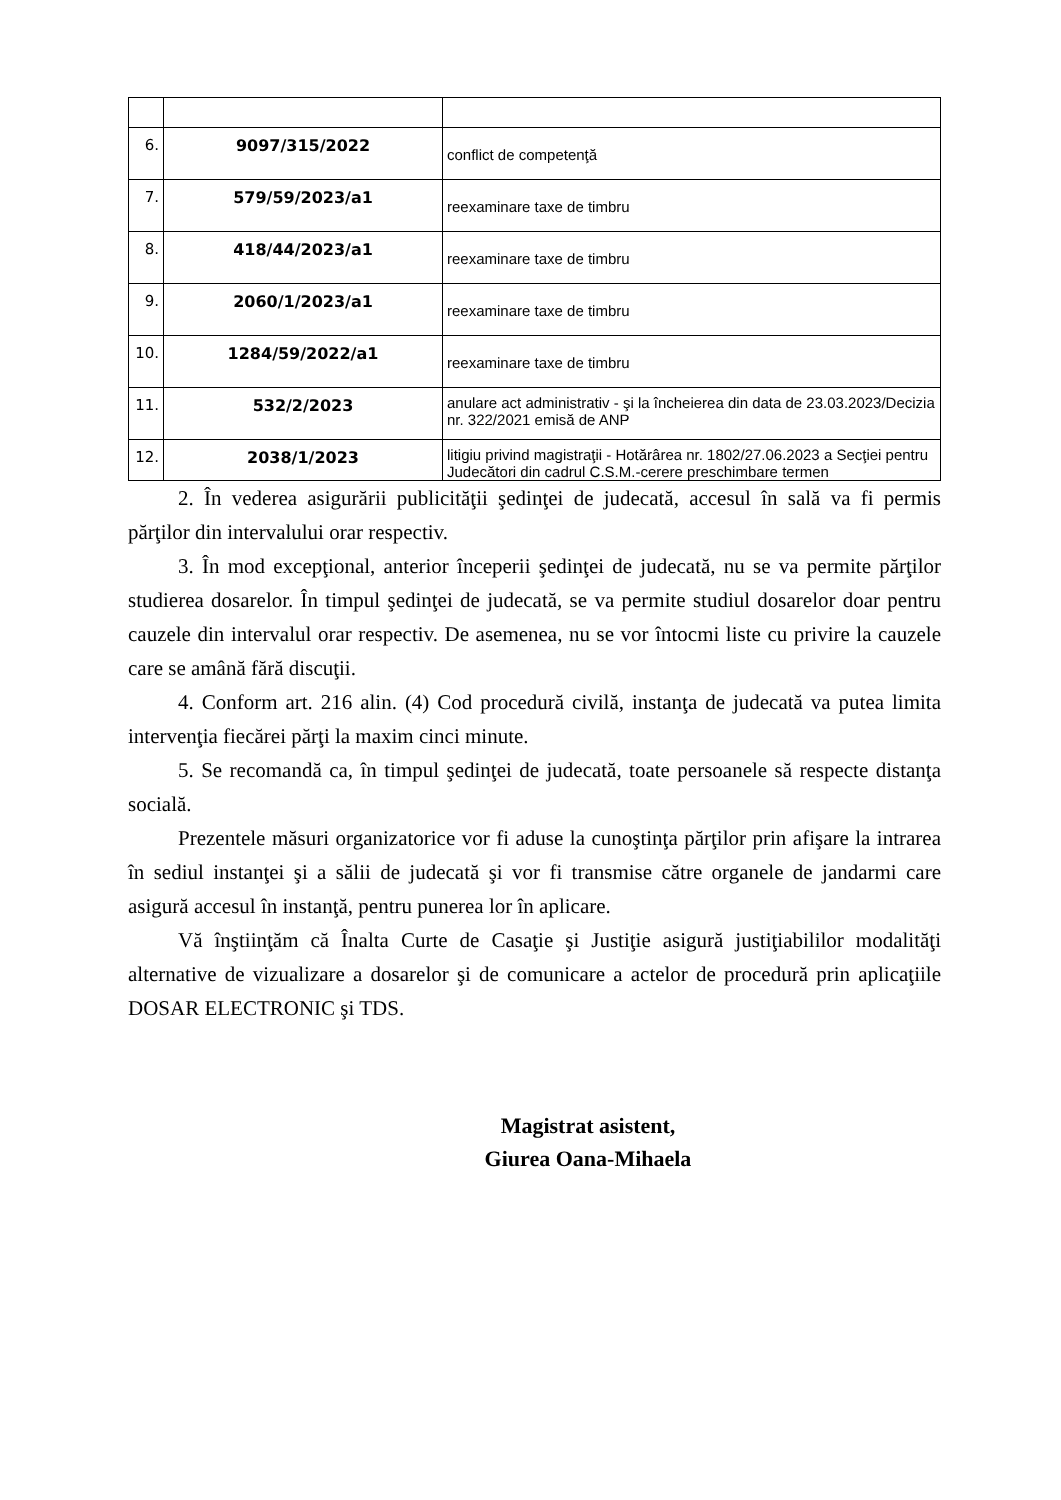| 6. | 9097/315/2022 | conflict de competenţă |
| 7. | 579/59/2023/a1 | reexaminare taxe de timbru |
| 8. | 418/44/2023/a1 | reexaminare taxe de timbru |
| 9. | 2060/1/2023/a1 | reexaminare taxe de timbru |
| 10. | 1284/59/2022/a1 | reexaminare taxe de timbru |
| 11. | 532/2/2023 | anulare act administrativ - şi la încheierea din data de 23.03.2023/Decizia nr. 322/2021 emisă de ANP |
| 12. | 2038/1/2023 | litigiu privind magistraţii - Hotărârea nr. 1802/27.06.2023 a Secţiei pentru Judecători din cadrul C.S.M.-cerere preschimbare termen |
2. În vederea asigurării publicităţii şedinţei de judecată, accesul în sală va fi permis părţilor din intervalului orar respectiv.
3. În mod excepţional, anterior începerii şedinţei de judecată, nu se va permite părţilor studierea dosarelor. În timpul şedinţei de judecată, se va permite studiul dosarelor doar pentru cauzele din intervalul orar respectiv. De asemenea, nu se vor întocmi liste cu privire la cauzele care se amână fără discuţii.
4. Conform art. 216 alin. (4) Cod procedură civilă, instanţa de judecată va putea limita intervenţia fiecărei părţi la maxim cinci minute.
5. Se recomandă ca, în timpul şedinţei de judecată, toate persoanele să respecte distanţa socială.
Prezentele măsuri organizatorice vor fi aduse la cunoştinţa părţilor prin afişare la intrarea în sediul instanţei şi a sălii de judecată şi vor fi transmise către organele de jandarmi care asigură accesul în instanţă, pentru punerea lor în aplicare.
Vă înştiinţăm că Înalta Curte de Casaţie şi Justiţie asigură justiţiabililor modalităţi alternative de vizualizare a dosarelor şi de comunicare a actelor de procedură prin aplicaţiile DOSAR ELECTRONIC şi TDS.
Magistrat asistent,
Giurea Oana-Mihaela